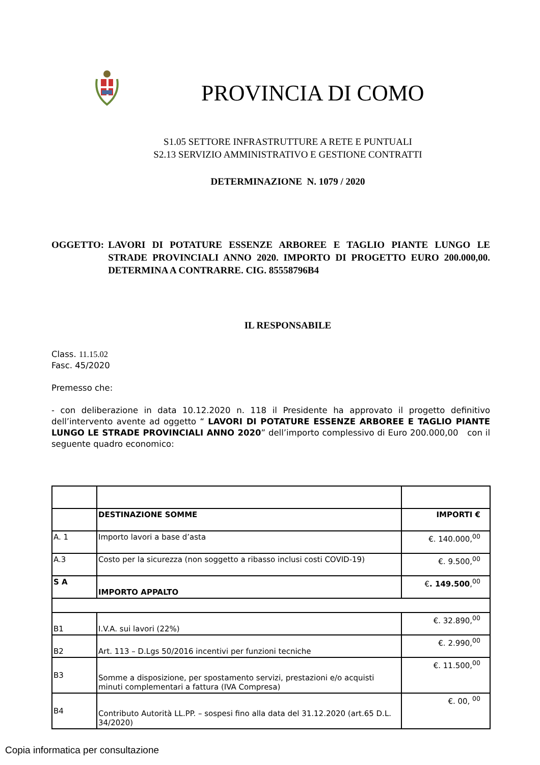PROVINCIA DI COMO
S1.05 SETTORE INFRASTRUTTURE A RETE E PUNTUALI
S2.13 SERVIZIO AMMINISTRATIVO E GESTIONE CONTRATTI
DETERMINAZIONE N. 1079 / 2020
OGGETTO: LAVORI DI POTATURE ESSENZE ARBOREE E TAGLIO PIANTE LUNGO LE STRADE PROVINCIALI ANNO 2020. IMPORTO DI PROGETTO EURO 200.000,00. DETERMINA A CONTRARRE. CIG. 85558796B4
IL RESPONSABILE
Class. 11.15.02
Fasc. 45/2020
Premesso che:
- con deliberazione in data 10.12.2020 n. 118 il Presidente ha approvato il progetto definitivo dell’intervento avente ad oggetto “ LAVORI DI POTATURE ESSENZE ARBOREE E TAGLIO PIANTE LUNGO LE STRADE PROVINCIALI ANNO 2020” dell’importo complessivo di Euro 200.000,00 con il seguente quadro economico:
| | DESTINAZIONE SOMME | IMPORTI € |
| A. 1 | Importo lavori a base d’asta | €. 140.000,<sup>00</sup> |
| A.3 | Costo per la sicurezza (non soggetto a ribasso inclusi costi COVID-19) | €. 9.500,<sup>00</sup> |
| S A | IMPORTO APPALTO | € . 149.500 ,<sup>00</sup> |
| B1 | I.V.A. sui lavori (22%) | €. 32.890,<sup>00</sup> |
| B2 | Art. 113 – D.Lgs 50/2016 incentivi per funzioni tecniche | €. 2.990,<sup>00</sup> |
| B3 | Somme a disposizione, per spostamento servizi, prestazioni e/o acquisti minuti complementari a fattura (IVA Compresa) | €. 11.500,<sup>00</sup> |
| B4 | Contributo Autorità LL.PP. – sospesi fino alla data del 31.12.2020 (art.65 D.L. 34/2020) | €. 00, <sup>00</sup> |
Copia informatica per consultazione